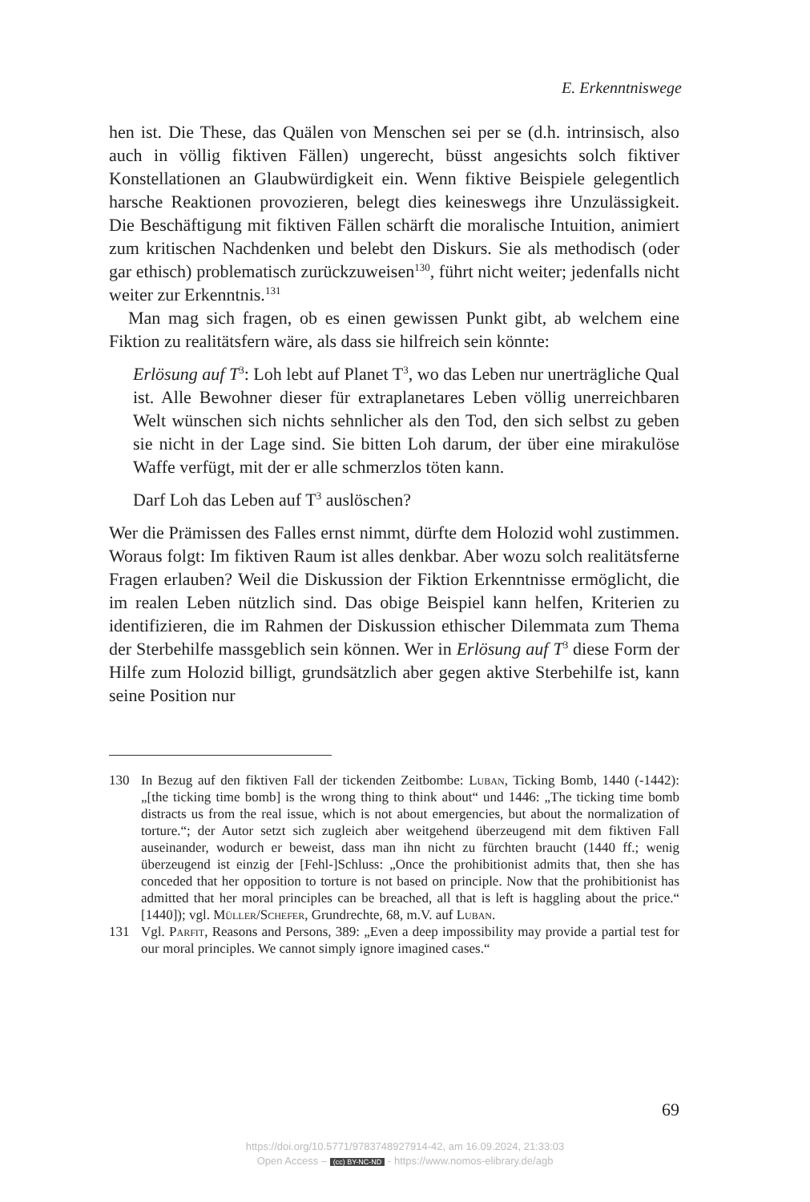E. Erkenntniswege
hen ist. Die These, das Quälen von Menschen sei per se (d.h. intrinsisch, also auch in völlig fiktiven Fällen) ungerecht, büsst angesichts solch fiktiver Konstellationen an Glaubwürdigkeit ein. Wenn fiktive Beispiele gelegentlich harsche Reaktionen provozieren, belegt dies keineswegs ihre Unzulässigkeit. Die Beschäftigung mit fiktiven Fällen schärft die moralische Intuition, animiert zum kritischen Nachdenken und belebt den Diskurs. Sie als methodisch (oder gar ethisch) problematisch zurückzuweisen<sup>130</sup>, führt nicht weiter; jedenfalls nicht weiter zur Erkenntnis.<sup>131</sup>
Man mag sich fragen, ob es einen gewissen Punkt gibt, ab welchem eine Fiktion zu realitätsfern wäre, als dass sie hilfreich sein könnte:
Erlösung auf T<sup>3</sup>: Loh lebt auf Planet T<sup>3</sup>, wo das Leben nur unerträgliche Qual ist. Alle Bewohner dieser für extraplanetares Leben völlig unerreichbaren Welt wünschen sich nichts sehnlicher als den Tod, den sich selbst zu geben sie nicht in der Lage sind. Sie bitten Loh darum, der über eine mirakulöse Waffe verfügt, mit der er alle schmerzlos töten kann.
Darf Loh das Leben auf T<sup>3</sup> auslöschen?
Wer die Prämissen des Falles ernst nimmt, dürfte dem Holozid wohl zustimmen. Woraus folgt: Im fiktiven Raum ist alles denkbar. Aber wozu solch realitätsferne Fragen erlauben? Weil die Diskussion der Fiktion Erkenntnisse ermöglicht, die im realen Leben nützlich sind. Das obige Beispiel kann helfen, Kriterien zu identifizieren, die im Rahmen der Diskussion ethischer Dilemmata zum Thema der Sterbehilfe massgeblich sein können. Wer in Erlösung auf T<sup>3</sup> diese Form der Hilfe zum Holozid billigt, grundsätzlich aber gegen aktive Sterbehilfe ist, kann seine Position nur
130 In Bezug auf den fiktiven Fall der tickenden Zeitbombe: Luban, Ticking Bomb, 1440 (-1442): „[the ticking time bomb] is the wrong thing to think about“ und 1446: „The ticking time bomb distracts us from the real issue, which is not about emergencies, but about the normalization of torture.“; der Autor setzt sich zugleich aber weitgehend überzeugend mit dem fiktiven Fall auseinander, wodurch er beweist, dass man ihn nicht zu fürchten braucht (1440 ff.; wenig überzeugend ist einzig der [Fehl-]Schluss: „Once the prohibitionist admits that, then she has conceded that her opposition to torture is not based on principle. Now that the prohibitionist has admitted that her moral principles can be breached, all that is left is haggling about the price.“ [1440]); vgl. Müller/Schefer, Grundrechte, 68, m.V. auf Luban.
131 Vgl. Parfit, Reasons and Persons, 389: „Even a deep impossibility may provide a partial test for our moral principles. We cannot simply ignore imagined cases.“
69
https://doi.org/10.5771/9783748927914-42, am 16.09.2024, 21:33:03
Open Access – (cc) BY-NC-ND - https://www.nomos-elibrary.de/agb